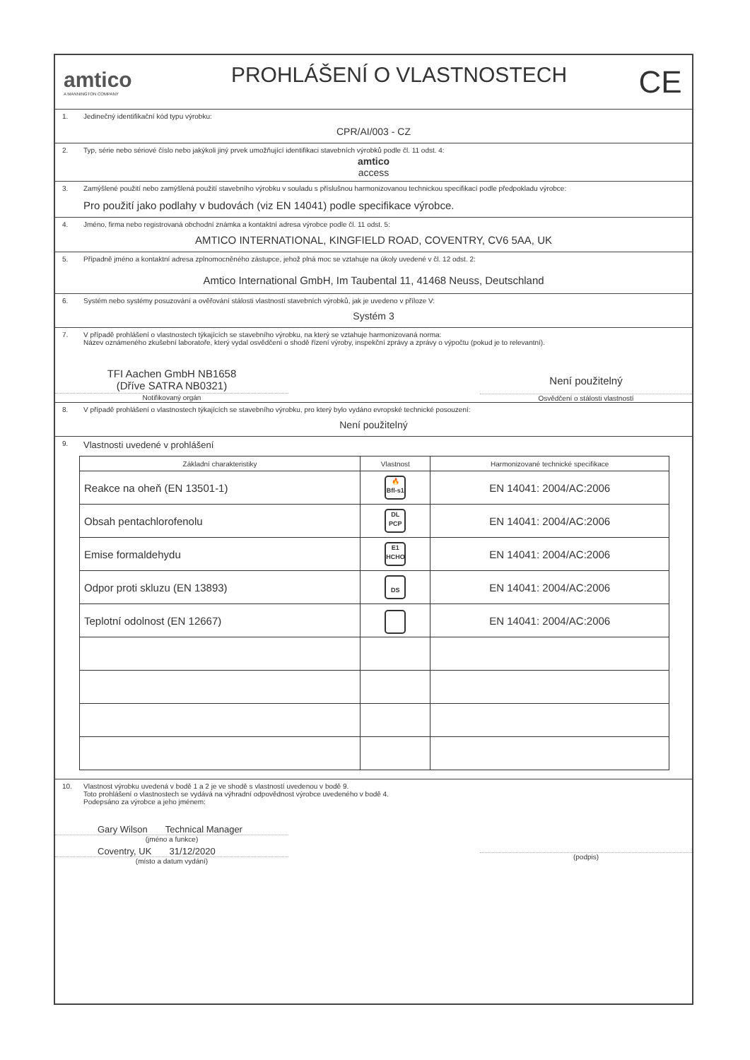amtico
A MANNINGTON COMPANY
PROHLÁŠENÍ O VLASTNOSTECH
CE
1. Jedinečný identifikační kód typu výrobku:
CPR/AI/003 - CZ
2. Typ, série nebo sériové číslo nebo jakýkoli jiný prvek umožňující identifikaci stavebních výrobků podle čl. 11 odst. 4:
amtico
access
3. Zamýšlené použití nebo zamýšlená použití stavebního výrobku v souladu s příslušnou harmonizovanou technickou specifikací podle předpokladu výrobce:
Pro použití jako podlahy v budovách (viz EN 14041) podle specifikace výrobce.
4. Jméno, firma nebo registrovaná obchodní známka a kontaktní adresa výrobce podle čl. 11 odst. 5:
AMTICO INTERNATIONAL, KINGFIELD ROAD, COVENTRY, CV6 5AA, UK
5. Případně jméno a kontaktní adresa zplnomocněného zástupce, jehož plná moc se vztahuje na úkoly uvedené v čl. 12 odst. 2:
Amtico International GmbH, Im Taubental 11, 41468 Neuss, Deutschland
6. Systém nebo systémy posuzování a ověřování stálosti vlastností stavebních výrobků, jak je uvedeno v příloze V:
Systém 3
7. V případě prohlášení o vlastnostech týkajících se stavebního výrobku, na který se vztahuje harmonizovaná norma:
Název oznámeného zkušební laboratoře, který vydal osvědčení o shodě řízení výroby, inspekční zprávy a zprávy o výpočtu (pokud je to relevantní).
TFI Aachen GmbH NB1658
(Dříve SATRA NB0321)
Notifikovaný orgán
Není použitelný
Osvědčení o stálosti vlastností
8. V případě prohlášení o vlastnostech týkajících se stavebního výrobku, pro který bylo vydáno evropské technické posouzení:
Není použitelný
9. Vlastnosti uvedené v prohlášení
| Základní charakteristiky | Vlastnost | Harmonizované technické specifikace |
| --- | --- | --- |
| Reakce na oheň (EN 13501-1) | 🔥 Bfl-s1 | EN 14041: 2004/AC:2006 |
| Obsah pentachlorofenolu | DL PCP | EN 14041: 2004/AC:2006 |
| Emise formaldehydu | E1 HCHO | EN 14041: 2004/AC:2006 |
| Odpor proti skluzu (EN 13893) | DS | EN 14041: 2004/AC:2006 |
| Teplotní odolnost (EN 12667) | | EN 14041: 2004/AC:2006 |
10. Vlastnost výrobku uvedená v bodě 1 a 2 je ve shodě s vlastností uvedenou v bodě 9.
Toto prohlášení o vlastnostech se vydává na výhradní odpovědnost výrobce uvedeného v bodě 4.
Podepsáno za výrobce a jeho jménem:
Gary Wilson Technical Manager
(jméno a funkce)
Coventry, UK 31/12/2020
(místo a datum vydání)
(podpis)